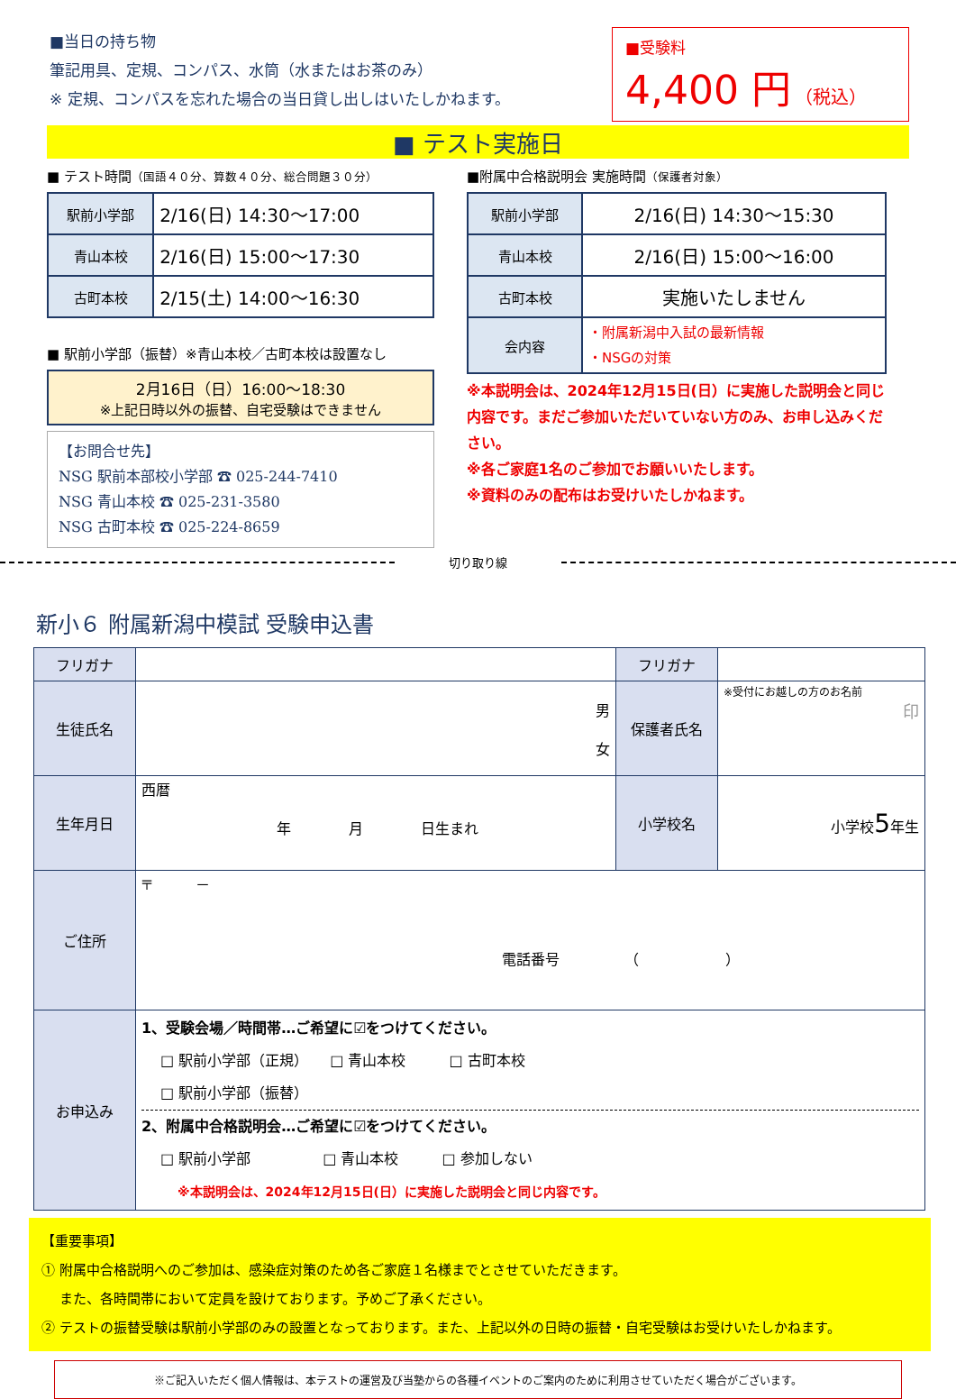■当日の持ち物
筆記用具、定規、コンパス、水筒（水またはお茶のみ）
※ 定規、コンパスを忘れた場合の当日貸し出しはいたしかねます。
■受験料
4,400 円 （税込）
■ テスト実施日
■ テスト時間（国語４０分、算数４０分、総合問題３０分）
| 駅前小学部 | 2/16(日) 14:30～17:00 |
| 青山本校 | 2/16(日) 15:00～17:30 |
| 古町本校 | 2/15(土) 14:00～16:30 |
■ 駅前小学部（振替）※青山本校／古町本校は設置なし
2月16日（日）16:00～18:30
※上記日時以外の振替、自宅受験はできません
【お問合せ先】
NSG 駅前本部校小学部 ☎ 025-244-7410
NSG 青山本校 ☎ 025-231-3580
NSG 古町本校 ☎ 025-224-8659
■附属中合格説明会 実施時間（保護者対象）
| 駅前小学部 | 2/16(日) 14:30～15:30 |
| 青山本校 | 2/16(日) 15:00～16:00 |
| 古町本校 | 実施いたしません |
| 会内容 | ・附属新潟中入試の最新情報 ・NSGの対策 |
※本説明会は、2024年12月15日(日）に実施した説明会と同じ内容です。まだご参加いただいていない方のみ、お申し込みください。
※各ご家庭1名のご参加でお願いいたします。
※資料のみの配布はお受けいたしかねます。
切り取り線
新小６ 附属新潟中模試 受験申込書
| フリガナ | | フリガナ | |
| 生徒氏名 | 男 女 | 保護者氏名 | ※受付にお越しの方のお名前 印 |
| 生年月日 | 西暦 年 月 日生まれ | 小学校名 | 小学校 5 年生 |
| ご住所 | 〒 － 電話番号 （ ） | | |
| お申込み | 1、受験会場／時間帯…ご希望に☑をつけてください。 □ 駅前小学部（正規） □ 青山本校 □ 古町本校 □ 駅前小学部（振替） 2、附属中合格説明会…ご希望に☑をつけてください。 □ 駅前小学部 □ 青山本校 □ 参加しない ※本説明会は、2024年12月15日(日）に実施した説明会と同じ内容です。 | | |
【重要事項】
① 附属中合格説明へのご参加は、感染症対策のため各ご家庭１名様までとさせていただきます。
　 また、各時間帯において定員を設けております。予めご了承ください。
② テストの振替受験は駅前小学部のみの設置となっております。また、上記以外の日時の振替・自宅受験はお受けいたしかねます。
※ご記入いただく個人情報は、本テストの運営及び当塾からの各種イベントのご案内のために利用させていただく場合がございます。